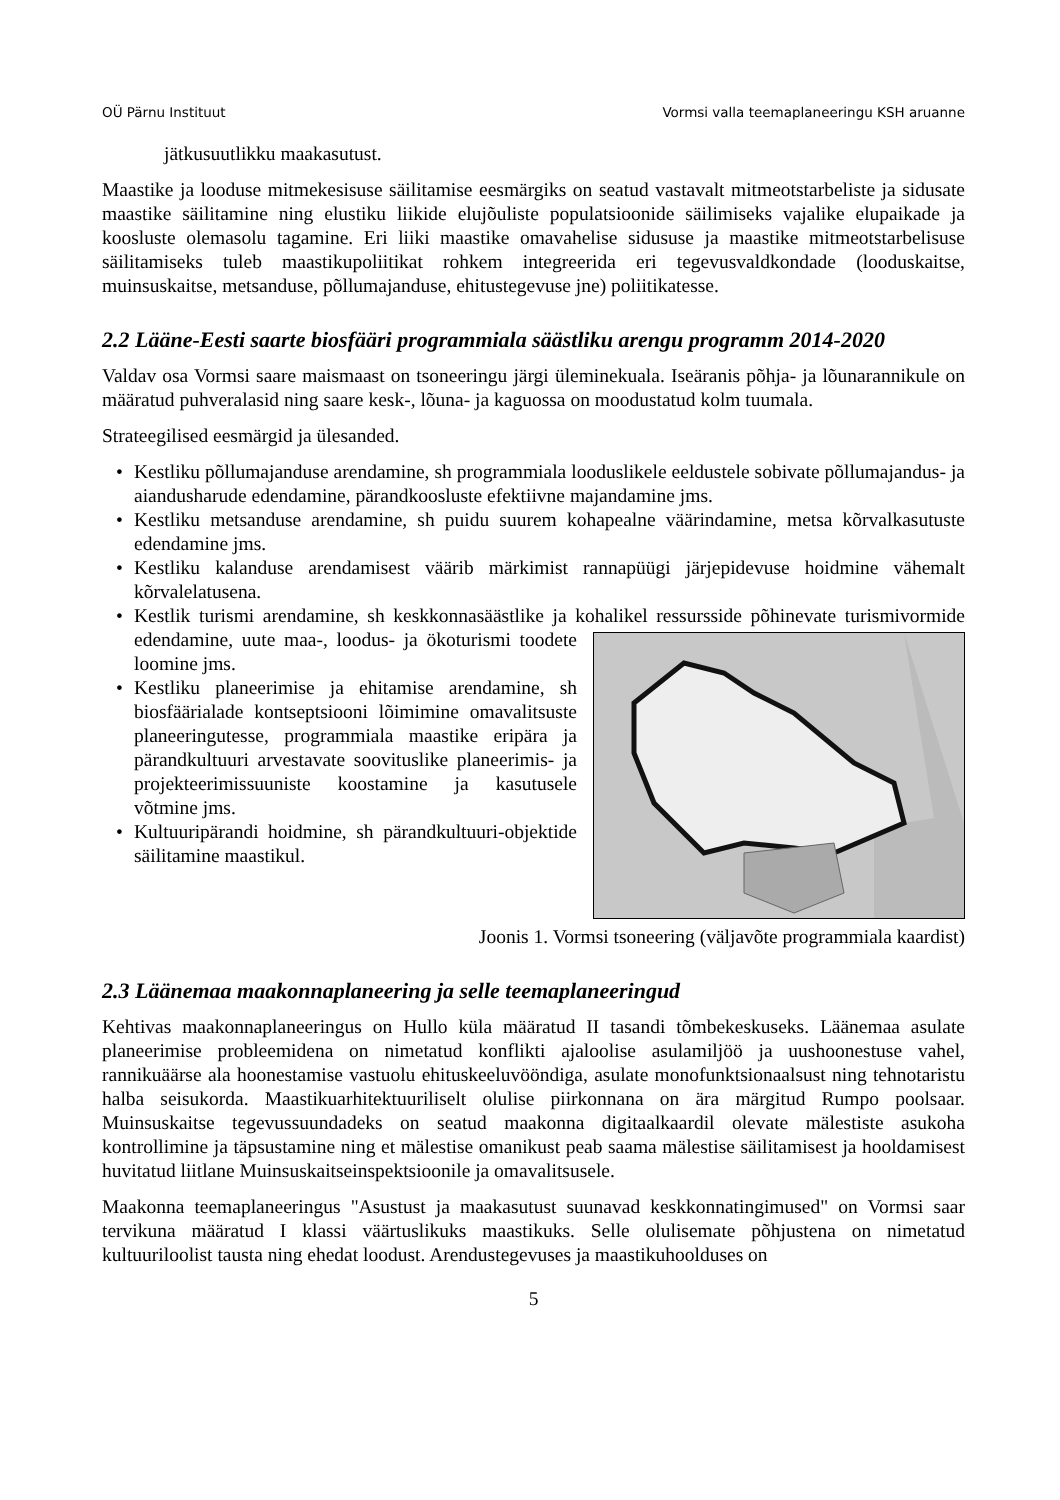OÜ Pärnu Instituut Vormsi valla teemaplaneeringu KSH aruanne
jätkusuutlikku maakasutust.
Maastike ja looduse mitmekesisuse säilitamise eesmärgiks on seatud vastavalt mitmeotstarbeliste ja sidusate maastike säilitamine ning elustiku liikide elujõuliste populatsioonide säilimiseks vajalike elupaikade ja koosluste olemasolu tagamine. Eri liiki maastike omavahelise sidususe ja maastike mitmeotstarbelisuse säilitamiseks tuleb maastikupoliitikat rohkem integreerida eri tegevusvaldkondade (looduskaitse, muinsuskaitse, metsanduse, põllumajanduse, ehitustegevuse jne) poliitikatesse.
2.2 Lääne-Eesti saarte biosfääri programmiala säästliku arengu programm 2014-2020
Valdav osa Vormsi saare maismaast on tsoneeringu järgi üleminekuala. Iseäranis põhja- ja lõunarannikule on määratud puhveralasid ning saare kesk-, lõuna- ja kaguossa on moodustatud kolm tuumala.
Strateegilised eesmärgid ja ülesanded.
• Kestliku põllumajanduse arendamine, sh programmiala looduslikele eeldustele sobivate põllumajandus- ja aiandusharude edendamine, pärandkoosluste efektiivne majandamine jms.
• Kestliku metsanduse arendamine, sh puidu suurem kohapealne väärindamine, metsa kõrvalkasutuste edendamine jms.
• Kestliku kalanduse arendamisest väärib märkimist rannapüügi järjepidevuse hoidmine vähemalt kõrvalelatusena.
• Kestlik turismi arendamine, sh keskkonnasäästlike ja kohalikel ressursside põhinevate turismivormide edendamine, uute maa-, loodus- ja ökoturismi toodete loomine jms.
• Kestliku planeerimise ja ehitamise arendamine, sh biosfäärialade kontseptsiooni lõimimine omavalitsuste planeeringutesse, programmiala maastike eripära ja pärandkultuuri arvestavate soovituslike planeerimis- ja projekteerimissuuniste koostamine ja kasutusele võtmine jms.
• Kultuuripärandi hoidmine, sh pärandkultuuri-objektide säilitamine maastikul.
Joonis 1. Vormsi tsoneering (väljavõte programmiala kaardist)
2.3 Läänemaa maakonnaplaneering ja selle teemaplaneeringud
Kehtivas maakonnaplaneeringus on Hullo küla määratud II tasandi tõmbekeskuseks. Läänemaa asulate planeerimise probleemidena on nimetatud konflikti ajaloolise asulamiljöö ja uushoonestuse vahel, rannikuäärse ala hoonestamise vastuolu ehituskeeluvööndiga, asulate monofunktsionaalsust ning tehnotaristu halba seisukorda. Maastikuarhitektuuriliselt olulise piirkonnana on ära märgitud Rumpo poolsaar. Muinsuskaitse tegevussuundadeks on seatud maakonna digitaalkaardil olevate mälestiste asukoha kontrollimine ja täpsustamine ning et mälestise omanikust peab saama mälestise säilitamisest ja hooldamisest huvitatud liitlane Muinsuskaitseinspektsioonile ja omavalitsusele.
Maakonna teemaplaneeringus "Asustust ja maakasutust suunavad keskkonnatingimused" on Vormsi saar tervikuna määratud I klassi väärtuslikuks maastikuks. Selle olulisemate põhjustena on nimetatud kultuuriloolist tausta ning ehedat loodust. Arendustegevuses ja maastikuhoolduses on
5